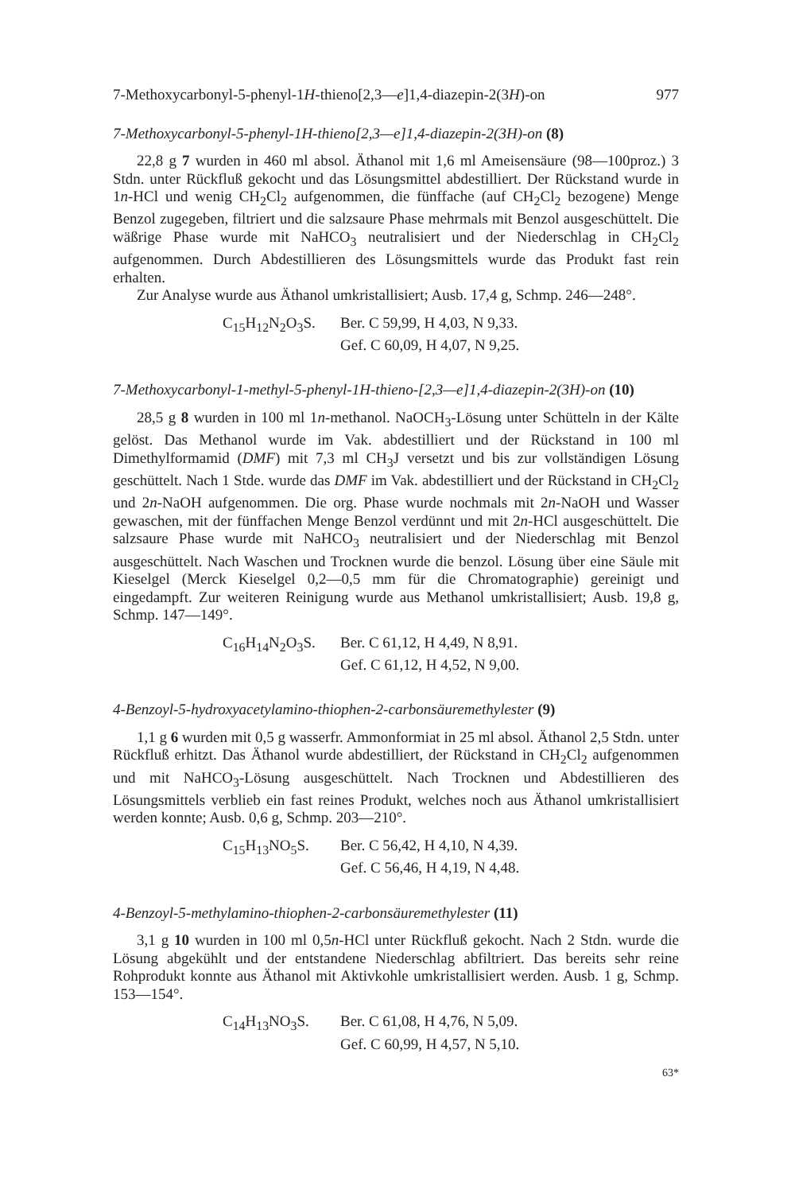7-Methoxycarbonyl-5-phenyl-1H-thieno[2,3—e]1,4-diazepin-2(3H)-on 977
7-Methoxycarbonyl-5-phenyl-1H-thieno[2,3—e]1,4-diazepin-2(3H)-on (8)
22,8 g 7 wurden in 460 ml absol. Äthanol mit 1,6 ml Ameisensäure (98—100proz.) 3 Stdn. unter Rückfluß gekocht und das Lösungsmittel abdestilliert. Der Rückstand wurde in 1n-HCl und wenig CH<sub>2</sub>Cl<sub>2</sub> aufgenommen, die fünffache (auf CH<sub>2</sub>Cl<sub>2</sub> bezogene) Menge Benzol zugegeben, filtriert und die salzsaure Phase mehrmals mit Benzol ausgeschüttelt. Die wäßrige Phase wurde mit NaHCO<sub>3</sub> neutralisiert und der Niederschlag in CH<sub>2</sub>Cl<sub>2</sub> aufgenommen. Durch Abdestillieren des Lösungsmittels wurde das Produkt fast rein erhalten.
Zur Analyse wurde aus Äthanol umkristallisiert; Ausb. 17,4 g, Schmp. 246—248°.
C<sub>15</sub>H<sub>12</sub>N<sub>2</sub>O<sub>3</sub>S. Ber. C 59,99, H 4,03, N 9,33.
Gef. C 60,09, H 4,07, N 9,25.
7-Methoxycarbonyl-1-methyl-5-phenyl-1H-thieno-[2,3—e]1,4-diazepin-2(3H)-on (10)
28,5 g 8 wurden in 100 ml 1n-methanol. NaOCH<sub>3</sub>-Lösung unter Schütteln in der Kälte gelöst. Das Methanol wurde im Vak. abdestilliert und der Rückstand in 100 ml Dimethylformamid (DMF) mit 7,3 ml CH<sub>3</sub>J versetzt und bis zur vollständigen Lösung geschüttelt. Nach 1 Stde. wurde das DMF im Vak. abdestilliert und der Rückstand in CH<sub>2</sub>Cl<sub>2</sub> und 2n-NaOH aufgenommen. Die org. Phase wurde nochmals mit 2n-NaOH und Wasser gewaschen, mit der fünffachen Menge Benzol verdünnt und mit 2n-HCl ausgeschüttelt. Die salzsaure Phase wurde mit NaHCO<sub>3</sub> neutralisiert und der Niederschlag mit Benzol ausgeschüttelt. Nach Waschen und Trocknen wurde die benzol. Lösung über eine Säule mit Kieselgel (Merck Kieselgel 0,2—0,5 mm für die Chromatographie) gereinigt und eingedampft. Zur weiteren Reinigung wurde aus Methanol umkristallisiert; Ausb. 19,8 g, Schmp. 147—149°.
C<sub>16</sub>H<sub>14</sub>N<sub>2</sub>O<sub>3</sub>S. Ber. C 61,12, H 4,49, N 8,91.
Gef. C 61,12, H 4,52, N 9,00.
4-Benzoyl-5-hydroxyacetylamino-thiophen-2-carbonsäuremethylester (9)
1,1 g 6 wurden mit 0,5 g wasserfr. Ammonformiat in 25 ml absol. Äthanol 2,5 Stdn. unter Rückfluß erhitzt. Das Äthanol wurde abdestilliert, der Rückstand in CH<sub>2</sub>Cl<sub>2</sub> aufgenommen und mit NaHCO<sub>3</sub>-Lösung ausgeschüttelt. Nach Trocknen und Abdestillieren des Lösungsmittels verblieb ein fast reines Produkt, welches noch aus Äthanol umkristallisiert werden konnte; Ausb. 0,6 g, Schmp. 203—210°.
C<sub>15</sub>H<sub>13</sub>NO<sub>5</sub>S. Ber. C 56,42, H 4,10, N 4,39.
Gef. C 56,46, H 4,19, N 4,48.
4-Benzoyl-5-methylamino-thiophen-2-carbonsäuremethylester (11)
3,1 g 10 wurden in 100 ml 0,5n-HCl unter Rückfluß gekocht. Nach 2 Stdn. wurde die Lösung abgekühlt und der entstandene Niederschlag abfiltriert. Das bereits sehr reine Rohprodukt konnte aus Äthanol mit Aktivkohle umkristallisiert werden. Ausb. 1 g, Schmp. 153—154°.
C<sub>14</sub>H<sub>13</sub>NO<sub>3</sub>S. Ber. C 61,08, H 4,76, N 5,09.
Gef. C 60,99, H 4,57, N 5,10.
63*